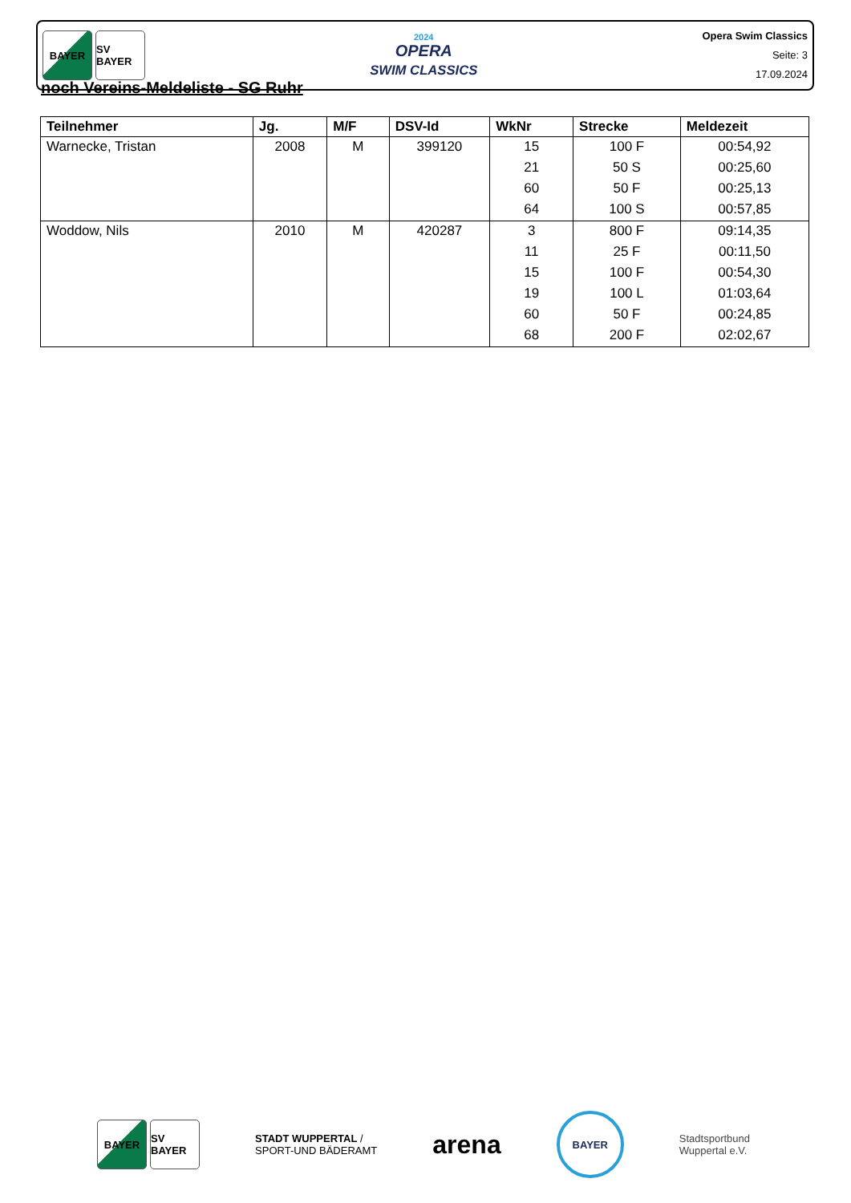BAYER SV BAYER
2024
OPERA
SWIM CLASSICS
Opera Swim Classics
Seite: 3
17.09.2024
noch Vereins-Meldeliste - SG Ruhr
| Teilnehmer | Jg. | M/F | DSV-Id | WkNr | Strecke | Meldezeit |
| --- | --- | --- | --- | --- | --- | --- |
| Warnecke, Tristan | 2008 | M | 399120 | 15 | 100 F | 00:54,92 |
| | | | | 21 | 50 S | 00:25,60 |
| | | | | 60 | 50 F | 00:25,13 |
| | | | | 64 | 100 S | 00:57,85 |
| Woddow, Nils | 2010 | M | 420287 | 3 | 800 F | 09:14,35 |
| | | | | 11 | 25 F | 00:11,50 |
| | | | | 15 | 100 F | 00:54,30 |
| | | | | 19 | 100 L | 01:03,64 |
| | | | | 60 | 50 F | 00:24,85 |
| | | | | 68 | 200 F | 02:02,67 |
BAYER SV BAYER
STADT WUPPERTAL /
SPORT-UND BÄDERAMT
arena
BAYER
Stadtsportbund
Wuppertal e.V.